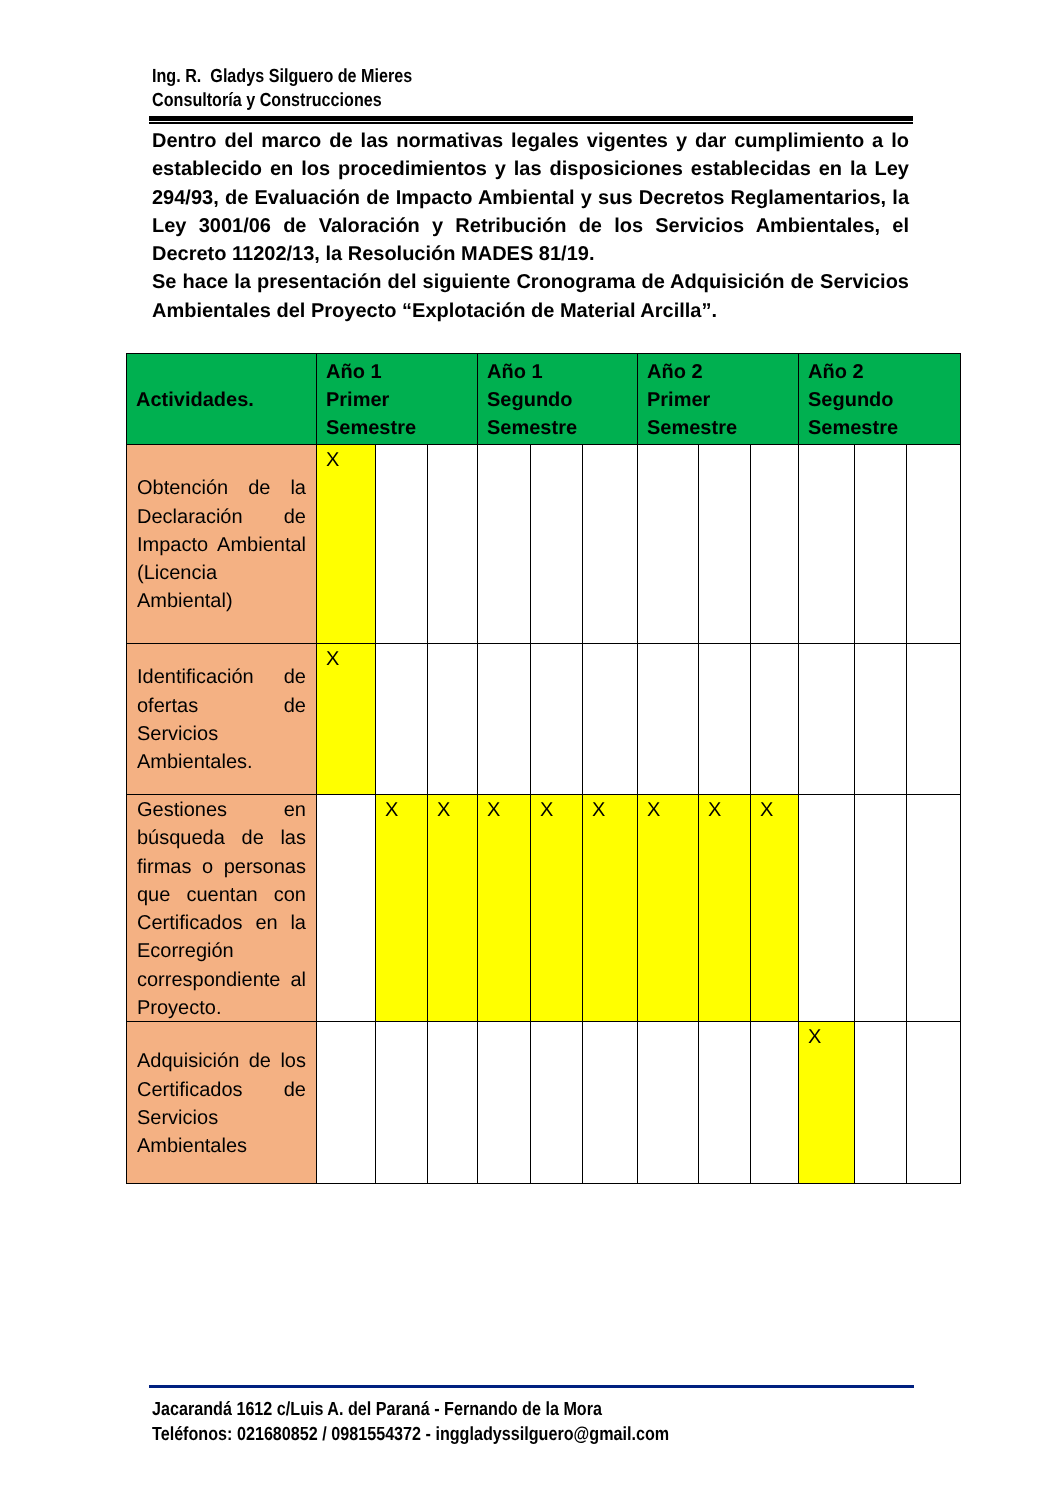Ing. R. Gladys Silguero de Mieres
Consultoría y Construcciones
Dentro del marco de las normativas legales vigentes y dar cumplimiento a lo establecido en los procedimientos y las disposiciones establecidas en la Ley 294/93, de Evaluación de Impacto Ambiental y sus Decretos Reglamentarios, la Ley 3001/06 de Valoración y Retribución de los Servicios Ambientales, el Decreto 11202/13, la Resolución MADES 81/19.
Se hace la presentación del siguiente Cronograma de Adquisición de Servicios Ambientales del Proyecto “Explotación de Material Arcilla”.
| Actividades. | Año 1 Primer Semestre | | | Año 1 Segundo Semestre | | | Año 2 Primer Semestre | | | Año 2 Segundo Semestre | | |
| --- | --- | --- | --- | --- | --- | --- | --- | --- | --- | --- | --- | --- |
| Obtención de la Declaración de Impacto Ambiental (Licencia Ambiental) | X | | | | | | | | | | | |
| Identificación de ofertas de Servicios Ambientales. | X | | | | | | | | | | | |
| Gestiones en búsqueda de las firmas o personas que cuentan con Certificados en la Ecorregión correspondiente al Proyecto. | | X | X | X | X | X | X | X | X | | | |
| Adquisición de los Certificados de Servicios Ambientales | | | | | | | | | | X | | |
Jacarandá 1612 c/Luis A. del Paraná - Fernando de la Mora
Teléfonos: 021680852 / 0981554372 - inggladyssilguero@gmail.com